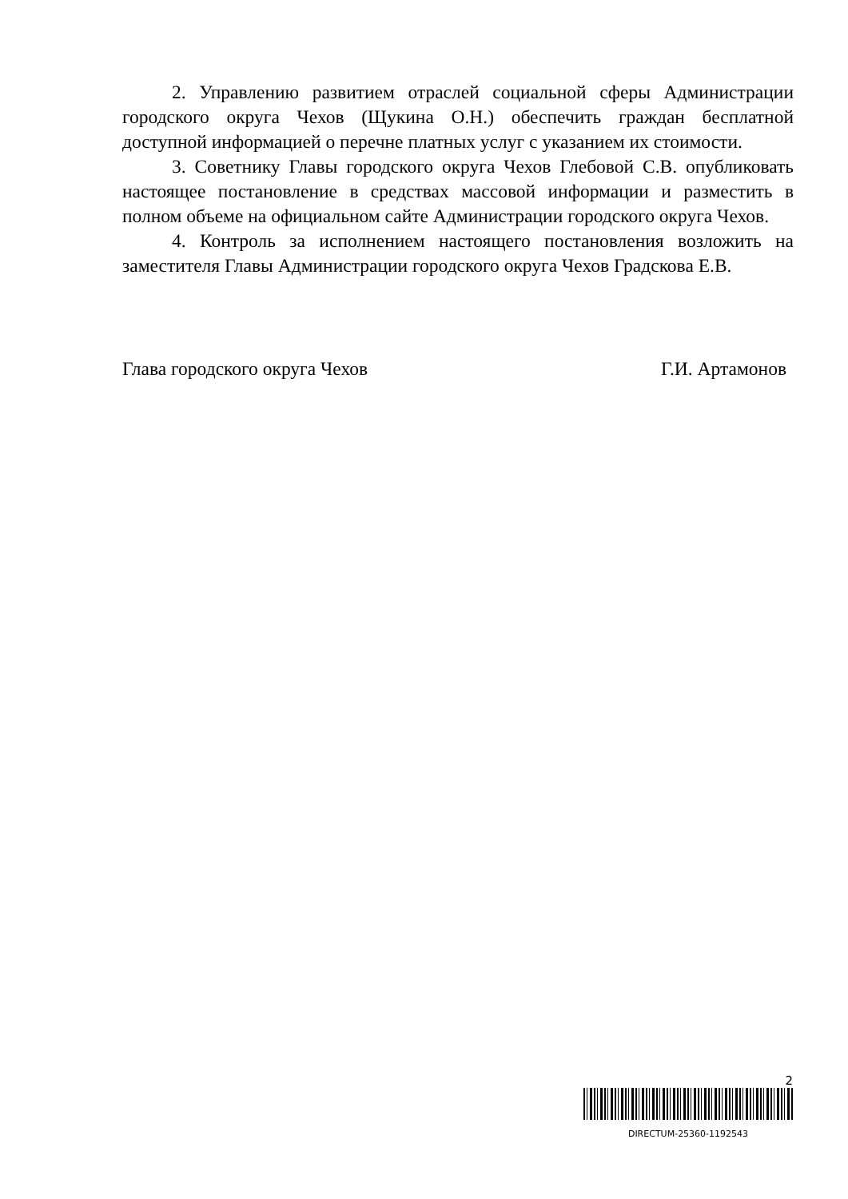2. Управлению развитием отраслей социальной сферы Администрации городского округа Чехов (Щукина О.Н.) обеспечить граждан бесплатной доступной информацией о перечне платных услуг с указанием их стоимости.
3. Советнику Главы городского округа Чехов Глебовой С.В. опубликовать настоящее постановление в средствах массовой информации и разместить в полном объеме на официальном сайте Администрации городского округа Чехов.
4. Контроль за исполнением настоящего постановления возложить на заместителя Главы Администрации городского округа Чехов Градскова Е.В.
Глава городского округа Чехов Г.И. Артамонов
2
DIRECTUM-25360-1192543